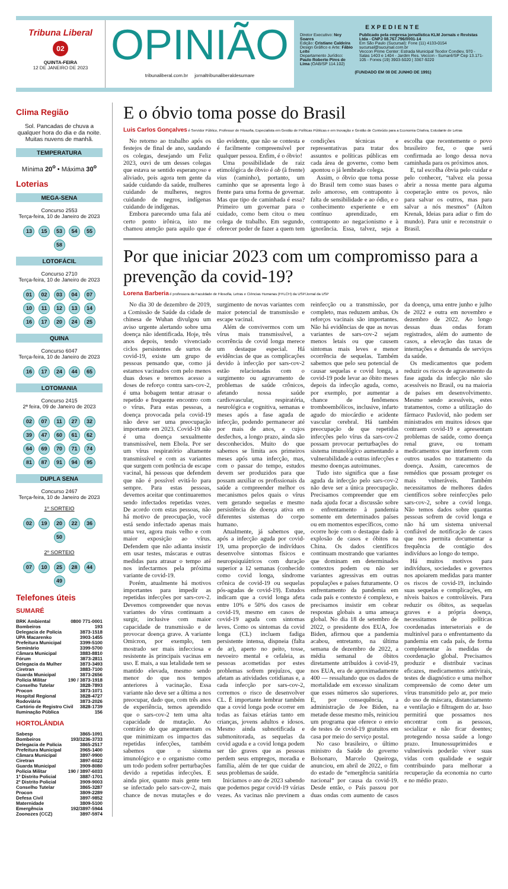Tribuna Liberal
02
QUINTA-FEIRA
12 DE JANEIRO DE 2023
OPINIÃO
tribunaliberal.com.br jornaltribunaliberaldesumare
EXPEDIENTE
Diretor Executivo: Ney Soares
Edição: Cristiane Caldeira
Design Gráfico e Arte: Fábio Leite
Departamento Jurídico: Paulo Roberto Pires de Lima (OAB/SP 114.102)
Publicado pela empresa jornalística KLM Jornais e Revistas Ltda - CNPJ 08.767.796/0001-14
Em São Paulo (Sucursal): Fone (11) 4133-0154
sucursal@sucursal.com.br
Veccon Prime Center: Estrada Municipal Teodor Condiev, 970 - Salas 1403 e 1404 - Jardim Res. Veccon - Sumaré/SP Cep 13.171-105 - Fones (19) 3903-5020 | 3367-9220
(FUNDADO EM 08 DE JUNHO DE 1991)
Clima Região
Sol. Pancadas de chuva a qualquer hora do dia e da noite. Muitas nuvens de manhã.
TEMPERATURA
Mínima 20<sup>o</sup> • Máxima 30<sup>o</sup>
Loterias
MEGA-SENA
Concurso 2553
Terça-feira, 10 de Janeiro de 2023
13 15 53 54 55 58
LOTOFÁCIL
Concurso 2710
Terça-feira, 10 de Janeiro de 2023
01 02 03 04 07 10 11 12 13 14 16 17 20 24 25
QUINA
Concurso 6047
Terça-feira, 10 de Janeiro de 2023
16 17 24 44 65
LOTOMANIA
Concurso 2415
2ª feira, 09 de Janeiro de 2023
02 07 11 27 32 39 47 60 61 62 64 69 70 71 74 81 87 91 94 95
DUPLA SENA
Concurso 2467
Terça-feira, 10 de Janeiro de 2023
1º SORTEIO
02 19 20 22 36 50
2º SORTEIO
07 10 25 28 44 49
Telefones úteis
SUMARÉ
BRK Ambiental 0800 771-0001
Bombeiros 193
Delegacia de Polícia 3873-1518
UPA Macarenko 3903-1455
Prefeitura Municipal 3399-5100
Seminário 3399-5700
Câmara Municipal 3883-8810
Fórum 3873-2811
Delegacia da Mulher 3873-3493
Ciretran 3883-7100
Guarda Municipal 3873-2656
Polícia Militar 190 / 3873-1918
Conselho Tutelar 3828-7893
Procon 3873-1071
Hospital Regional 3828-4727
Rodoviária 3873-2026
Cartório de Registro Civil 3828-1739
Iluminação Pública 156
HORTOLÂNDIA
Sabesp 3865-1091
Bombeiros 193/3236-3733
Delegacia de Polícia 3865-2517
Prefeitura Municipal 3965-1400
Câmara Municipal 3897-9900
Ciretran 3897-6022
Guarda Municipal 3909-8080
Polícia Militar 190 / 3897-6033
1º Distrito Policial 3887-1701
2º Distrito Policial 3909-9003
Conselho Tutelar 3865-3287
Procon 3809-2289
Defesa Civil 3897-9852
Maternidade 3809-5100
Emergência 192/3897-5944
Zoonozes (CCZ) 3897-5974
E o óbvio toma posse do Brasil
Luis Carlos Gonçalves é Servidor Público, Professor de Filosofia, Especialista em Gestão de Políticas Públicas e em Inovação e Gestão de Conteúdo para a Economia Criativa, Estudante de Letras
No retorno ao trabalho após os festejos de final de ano, saudando os colegas, desejando um Feliz 2023, ouvi de um desses colegas que estava se sentido esperançoso e aliviado, pois agora tem gente da saúde cuidando da saúde, mulheres cuidando de mulheres, negros cuidando de negros, indígenas cuidando de indígenas.
Embora parecendo uma fala até certo ponto irônica, isto me chamou atenção para aquilo que é tão evidente, que não se contesta e é facilmente compreensível por qualquer pessoa. Enfim, é o óbvio!
Uma possibilidade de raiz etimológica de óbvio é ob (à frente) vius (caminho), portanto, um caminho que se apresenta logo à frente para uma forma de governar. Mas que tipo de caminhada é essa? Primeiro um governar para o cuidado, como bem citou o meu colega de trabalho. Em segundo, oferecer poder de fazer a quem tem condições técnicas e representativas para tratar dos assuntos e políticas públicas em cada área de governo, como bem apontou o já lembrado colega.
Assim, o óbvio que toma posse do Brasil tem como suas bases o zelo amoroso, em contraponto à falta de sensibilidade e ao ódio, e o conhecimento experiente e em contínuo aprendizado, em contraponto ao negacionismo e à ignorância. Essa, talvez, seja a escolha que recentemente o povo brasileiro fez, o que será confirmada ao longo dessa nova caminhada para os próximos anos.
E, tal escolha óbvia pelo cuidar e pelo conhecer, “talvez ela possa abrir a nossa mente para alguma cooperação entre os povos, não para salvar os outros, mas para salvar a nós mesmos” (Ailton Krenak, Ideias para adiar o fim do mundo). Para unir e reconstruir o Brasil.
Por que iniciar 2023 com um compromisso para a prevenção da covid-19?
Lorena Barberia é professora da Faculdade de Filosofia, Letras e Ciências Humanas (FFLCH) da USP/Jornal da USP
No dia 30 de dezembro de 2019, a Comissão de Saúde da cidade de chinesa de Wuhan divulgou um aviso urgente alertando sobre uma doença não identificada. Hoje, três anos depois, tendo vivenciado ciclos persistentes de surtos de covid-19, existe um grupo de pessoas pensando que, como já estamos vacinados com pelo menos duas doses e teremos acesso a doses de reforço contra sars-cov-2, é uma bobagem tentar atrasar o repetido e frequente encontro com o vírus. Para estas pessoas, a doença provocada pela covid-19 não deve ser uma preocupação importante em 2023. Covid-19 não é uma doença sexualmente transmissível, nem Ebola. Por ser um vírus respiratório altamente transmissível e com as variantes que surgem com potência de escape vacinal, há pessoas que defendem que não é possível evitá-lo para sempre. Para estas pessoas, devemos aceitar que continuaremos sendo infectados repetidas vezes. De acordo com estas pessoas, não há motivo de preocupação, você está sendo infectado apenas mais uma vez, agora mais velho e com maior exposição ao vírus. Defendem que não adianta insistir em usar testes, máscaras e outras medidas para atrasar o tempo até nos infectarmos pela próxima variante de covid-19.
Porém, atualmente há motivos importantes para impedir as repetidas infecções por sars-cov-2. Devemos compreender que novas variantes do vírus continuam a surgir, inclusive com maior capacidade de transmissão e de provocar doença grave. A variante Omicron, por exemplo, tem mostrado ser mais infecciosa e resistente às principais vacinas em uso. E mais, a sua letalidade tem se mantido elevada, mesmo sendo menor do que nos tempos anteriores à vacinação. Essa variante não deve ser a última a nos preocupar, dado que, com três anos de experiência, temos aprendido que o sars-cov-2 tem uma alta capacidade de mutação. Ao contrário do que argumentam os que minimizam os impactos das repetidas infecções, também sabemos que o sistema imunológico e o organismo como um todo podem sofrer perturbações devido a repetidas infecções. E ainda pior, quanto mais gente tem se infectado pelo sars-cov-2, mais chance de novas mutações e do surgimento de novas variantes com maior potencial de transmissão e escape vacinal.
Além de convivermos com um vírus mais transmissível, a ocorrência de covid longa merece um destaque especial. Há evidências de que as complicações devido à infecção por sars-cov-2 estão relacionadas com o surgimento ou agravamento de problemas de saúde crônicos, afetando nossa saúde cardiovascular, respiratória, neurológica e cognitiva, semanas e meses após a fase aguda de infecção, podendo permanecer até por mais de anos, e cujos desfechos, a longo prazo, ainda são desconhecidos. Muito do que sabemos se limita aos primeiros meses após uma infecção, mas, com o passar do tempo, estudos devem ser produzidos para que possam auxiliar os profissionais da saúde a compreender melhor os mecanismos pelos quais o vírus vem gerando sequelas e mesmo persistência de doença ativa em diferentes sistemas do corpo humano.
Atualmente, já sabemos que, após a infecção aguda por covid-19, uma proporção de indivíduos desenvolve sintomas físicos e neuropsiquiátricos com duração superior a 12 semanas (conhecido como covid longa, síndrome crônica de covid-19 ou sequelas pós-agudas de covid-19). Estudos indicam que a covid longa afeta entre 10% e 50% dos casos de covid-19, mesmo em casos de covid-19 aguda com sintomas leves. Como os sintomas da covid longa (CL) incluem fadiga persistente intensa, dispneia (falta de ar), aperto no peito, tosse, nevoeiro mental e cefaleia, as pessoas acometidas por estes problemas sofrem prejuízos, que afetam as atividades cotidianas e, a cada infecção por sars-cov-2, corremos o risco de desenvolver CL. É importante lembrar também que a covid longa pode ocorrer em todas as faixas etárias tanto em crianças, jovens adultos e idosos. Mesmo ainda subnotificada e submonitorada, as sequelas da covid aguda e a covid longa podem ser tão graves que as pessoas perdem seus empregos, moradia e família, além de ter que cuidar de seus problemas de saúde.
Iniciamos o ano de 2023 sabendo que podemos pegar covid-19 várias vezes. As vacinas não previnem a reinfecção ou a transmissão, por completo, mas reduzem ambas. Os reforços vacinais são importantes. Não há evidências de que as novas variantes de sars-cov-2 sejam menos letais ou que causem sintomas mais leves e menor ocorrência de sequelas. Também sabemos que pelo seu potencial de causar sequelas e covid longa, a covid-19 pode levar ao óbito meses depois da infecção aguda, como, por exemplo, por aumentar a chance de fenômenos tromboembólicos, inclusive, infarto agudo do miocárdio e acidente vascular cerebral. Há também preocupação de que repetidas infecções pelo vírus da sars-cov-2 possam provocar perturbações do sistema imunológico aumentando a vulnerabilidade a outras infecções e mesmo doenças autoimunes.
Tudo isto significa que a fase aguda da infecção pelo sars-cov-2 não deve ser a única preocupação. Precisamos compreender que em nada ajuda focar a discussão sobre o enfrentamento à pandemia somente em determinados países ou em momentos específicos, como ocorre hoje com o destaque dado à explosão de casos e óbitos na China. Os dados científicos continuam mostrando que variantes que dominam em determinados contextos podem ou não ser variantes agressivas em outras populações e países futuramente. O enfrentamento da pandemia em cada país e contexto é complexo, e precisamos insistir em cobrar respostas globais a uma ameaça global. No dia 18 de setembro de 2022, o presidente dos EUA, Joe Biden, afirmou que a pandemia acabou, entretanto, na última semana de dezembro de 2022, a média semanal de óbitos diretamente atribuídos à covid-19, nos EUA, era de aproximadamente 400 — ressaltando que os dados de mortalidade em excesso sinalizam que esses números são superiores. E, por consequência, a administração de Joe Biden, na metade desse mesmo mês, reiniciou um programa que oferece o envio de testes de covid-19 gratuitos em casa por meio do serviço postal.
No caso brasileiro, o último ministro da Saúde do governo Bolsonaro, Marcelo Queiroga, anunciou, em abril de 2022, o fim do estado de “emergência sanitária nacional” por causa da covid-19. Desde então, o País passou por duas ondas com aumento de casos da doença, uma entre junho e julho de 2022 e outra em novembro e dezembro de 2022. Ao longo dessas duas ondas foram registrados, além do aumento de casos, a elevação das taxas de internações e demanda de serviços da saúde.
Os medicamentos que podem reduzir os riscos de agravamento da fase aguda da infecção não são acessíveis no Brasil, ou na maioria de países em desenvolvimento. Mesmo sendo acessíveis, estes tratamentos, como a utilização do fármaco Paxlovid, não podem ser ministrados em muitos idosos que contraem covid-19 e apresentam problemas de saúde, como doença renal grave, ou tomam medicamentos que interferem com outros usados no tratamento da doença. Assim, carecemos de remédios que possam proteger os mais vulneráveis. Também necessitamos de melhores dados científicos sobre reinfecções pelo sars-cov-2, sobre a covid longa. Não temos dados sobre quantas pessoas sofrem de covid longa e não há um sistema universal confiável de notificação de casos que nos permita documentar a frequência de contágio dos indivíduos ao longo do tempo.
Há muitos motivos para indivíduos, sociedades e governos nos apoiarem medidas para manter os riscos de covid-19, incluindo suas sequelas e complicações, em níveis baixos e controláveis. Para reduzir os óbitos, as sequelas graves e a própria doença, necessitamos de políticas coordenadas intersetoriais e de multinível para o enfrentamento da pandemia em cada país, de forma complementar às medidas de coordenação global. Precisamos produzir e distribuir vacinas eficazes, medicamentos antivirais, testes de diagnóstico e uma melhor compreensão de como deter um vírus transmitido pelo ar, por meio do uso de máscara, distanciamento e ventilação e filtragem do ar. Isso permitirá que possamos nos encontrar com as pessoas, socializar e não ficar doentes; protegendo nossa saúde a longo prazo. Imunossuprimidos e vulneráveis poderão viver suas vidas com qualidade e seguir contribuindo para melhorar a recuperação da economia no curto e no médio prazo.